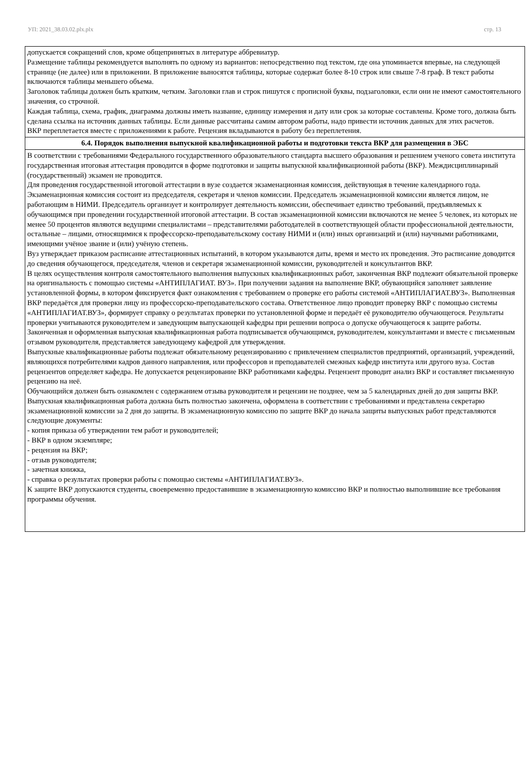УП: 2021_38.03.02.plx.plx стр. 13
| допускается сокращений слов, кроме общепринятых в литературе аббревиатур. Размещение таблицы рекомендуется выполнять по одному из вариантов: непосредственно под текстом, где она упоминается впервые, на следующей странице (не далее) или в приложении. В приложение выносятся таблицы, которые содержат более 8-10 строк или свыше 7-8 граф. В текст работы включаются таблицы меньшего объема. Заголовок таблицы должен быть кратким, четким. Заголовки глав и строк пишутся с прописной буквы, подзаголовки, если они не имеют самостоятельного значения, со строчной. Каждая таблица, схема, график, диаграмма должны иметь название, единицу измерения и дату или срок за которые составлены. Кроме того, должна быть сделана ссылка на источник данных таблицы. Если данные рассчитаны самим автором работы, надо привести источник данных для этих расчетов. ВКР переплетается вместе с приложениями к работе. Рецензия вкладываются в работу без переплетения. |
| 6.4. Порядок выполнения выпускной квалификационной работы и подготовки текста ВКР для размещения в ЭБС |
| В соответствии с требованиями Федерального государственного образовательного стандарта высшего образования и решением ученого совета института государственная итоговая аттестация проводится в форме подготовки и защиты выпускной квалификационной работы (ВКР). Междисциплинарный (государственный) экзамен не проводится. Для проведения государственной итоговой аттестации в вузе создается экзаменационная комиссия, действующая в течение календарного года. Экзаменационная комиссия состоит из председателя, секретаря и членов комиссии. Председатель экзаменационной комиссии является лицом, не работающим в НИМИ. Председатель организует и контролирует деятельность комиссии, обеспечивает единство требований, предъявляемых к обучающимся при проведении государственной итоговой аттестации. В состав экзаменационной комиссии включаются не менее 5 человек, из которых не менее 50 процентов являются ведущими специалистами – представителями работодателей в соответствующей области профессиональной деятельности, остальные – лицами, относящимися к профессорско-преподавательскому составу НИМИ и (или) иных организаций и (или) научными работниками, имеющими учёное звание и (или) учёную степень. Вуз утверждает приказом расписание аттестационных испытаний, в котором указываются даты, время и место их проведения. Это расписание доводится до сведения обучающегося, председателя, членов и секретаря экзаменационной комиссии, руководителей и консультантов ВКР. В целях осуществления контроля самостоятельного выполнения выпускных квалификационных работ, законченная ВКР подлежит обязательной проверке на оригинальность с помощью системы «АНТИПЛАГИАТ. ВУЗ». При получении задания на выполнение ВКР, обувающийся заполняет заявление установленной формы, в котором фиксируется факт ознакомления с требованием о проверке его работы системой «АНТИПЛАГИАТ.ВУЗ». Выполненная ВКР передаётся для проверки лицу из профессорско-преподавательского состава. Ответственное лицо проводит проверку ВКР с помощью системы «АНТИПЛАГИАТ.ВУЗ», формирует справку о результатах проверки по установленной форме и передаёт её руководителю обучающегося. Результаты проверки учитываются руководителем и заведующим выпускающей кафедры при решении вопроса о допуске обучающегося к защите работы. Законченная и оформленная выпускная квалификационная работа подписывается обучающимся, руководителем, консультантами и вместе с письменным отзывом руководителя, представляется заведующему кафедрой для утверждения. Выпускные квалификационные работы подлежат обязательному рецензированию с привлечением специалистов предприятий, организаций, учреждений, являющихся потребителями кадров данного направления, или профессоров и преподавателей смежных кафедр института или другого вуза. Состав рецензентов определяет кафедра. Не допускается рецензирование ВКР работниками кафедры. Рецензент проводит анализ ВКР и составляет письменную рецензию на неё. Обучающийся должен быть ознакомлен с содержанием отзыва руководителя и рецензии не позднее, чем за 5 календарных дней до дня защиты ВКР. Выпускная квалификационная работа должна быть полностью закончена, оформлена в соответствии с требованиями и представлена секретарю экзаменационной комиссии за 2 дня до защиты. В экзаменационную комиссию по защите ВКР до начала защиты выпускных работ представляются следующие документы: - копия приказа об утверждении тем работ и руководителей; - ВКР в одном экземпляре; - рецензия на ВКР; - отзыв руководителя; - зачетная книжка, - справка о результатах проверки работы с помощью системы «АНТИПЛАГИАТ.ВУЗ». К защите ВКР допускаются студенты, своевременно предоставившие в экзаменационную комиссию ВКР и полностью выполнившие все требования программы обучения. |